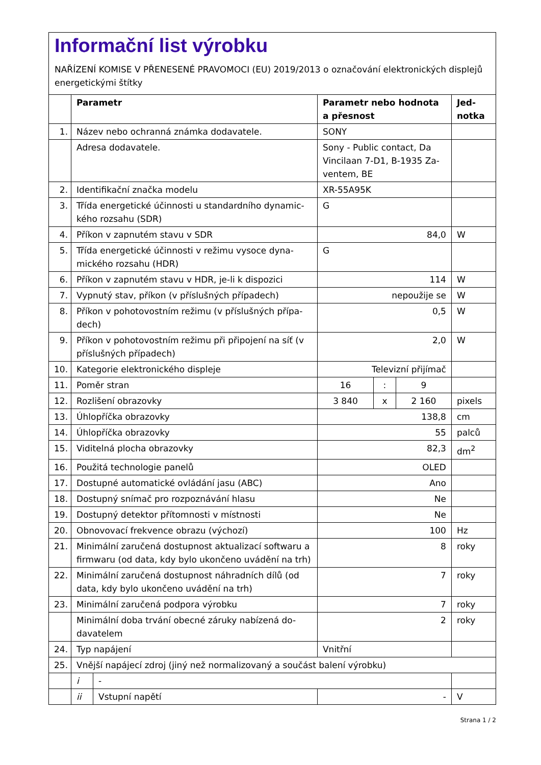Informační list výrobku
NAŘÍZENÍ KOMISE V PŘENESENÉ PRAVOMOCI (EU) 2019/2013 o označování elektronických displejů energetickými štítky
| | Parametr | | Parametr nebo hodnota a přesnost | | | Jed- notka |
| --- | --- | --- | --- | --- | --- | --- |
| 1. | Název nebo ochranná známka dodavatele. | | SONY | | | |
| | Adresa dodavatele. | | Sony - Public contact, Da Vincilaan 7-D1, B-1935 Za-ventem, BE | | | |
| 2. | Identifikační značka modelu | | XR-55A95K | | | |
| 3. | Třída energetické účinnosti u standardního dynamic-kého rozsahu (SDR) | | G | | | |
| 4. | Příkon v zapnutém stavu v SDR | | 84,0 | | | W |
| 5. | Třída energetické účinnosti v režimu vysoce dyna-mického rozsahu (HDR) | | G | | | |
| 6. | Příkon v zapnutém stavu v HDR, je-li k dispozici | | 114 | | | W |
| 7. | Vypnutý stav, příkon (v příslušných případech) | | nepoužije se | | | W |
| 8. | Příkon v pohotovostním režimu (v příslušných přípa-dech) | | 0,5 | | | W |
| 9. | Příkon v pohotovostním režimu při připojení na síť (v příslušných případech) | | 2,0 | | | W |
| 10. | Kategorie elektronického displeje | | Televizní přijímač | | | |
| 11. | Poměr stran | | 16 | : | 9 | |
| 12. | Rozlišení obrazovky | | 3 840 | x | 2 160 | pixels |
| 13. | Úhlopříčka obrazovky | | 138,8 | | | cm |
| 14. | Úhlopříčka obrazovky | | 55 | | | palců |
| 15. | Viditelná plocha obrazovky | | 82,3 | | | dm<sup>2</sup> |
| 16. | Použitá technologie panelů | | OLED | | | |
| 17. | Dostupné automatické ovládání jasu (ABC) | | Ano | | | |
| 18. | Dostupný snímač pro rozpoznávání hlasu | | Ne | | | |
| 19. | Dostupný detektor přítomnosti v místnosti | | Ne | | | |
| 20. | Obnovovací frekvence obrazu (výchozí) | | 100 | | | Hz |
| 21. | Minimální zaručená dostupnost aktualizací softwaru a firmwaru (od data, kdy bylo ukončeno uvádění na trh) | | 8 | | | roky |
| 22. | Minimální zaručená dostupnost náhradních dílů (od data, kdy bylo ukončeno uvádění na trh) | | 7 | | | roky |
| 23. | Minimální zaručená podpora výrobku | | 7 | | | roky |
| | Minimální doba trvání obecné záruky nabízená do-davatelem | | 2 | | | roky |
| 24. | Typ napájení | | Vnitřní | | | |
| 25. | Vnější napájecí zdroj (jiný než normalizovaný a součást balení výrobku) | | | | | |
| | i | - | | | | |
| | ii | Vstupní napětí | - | | | V |
Strana 1 / 2